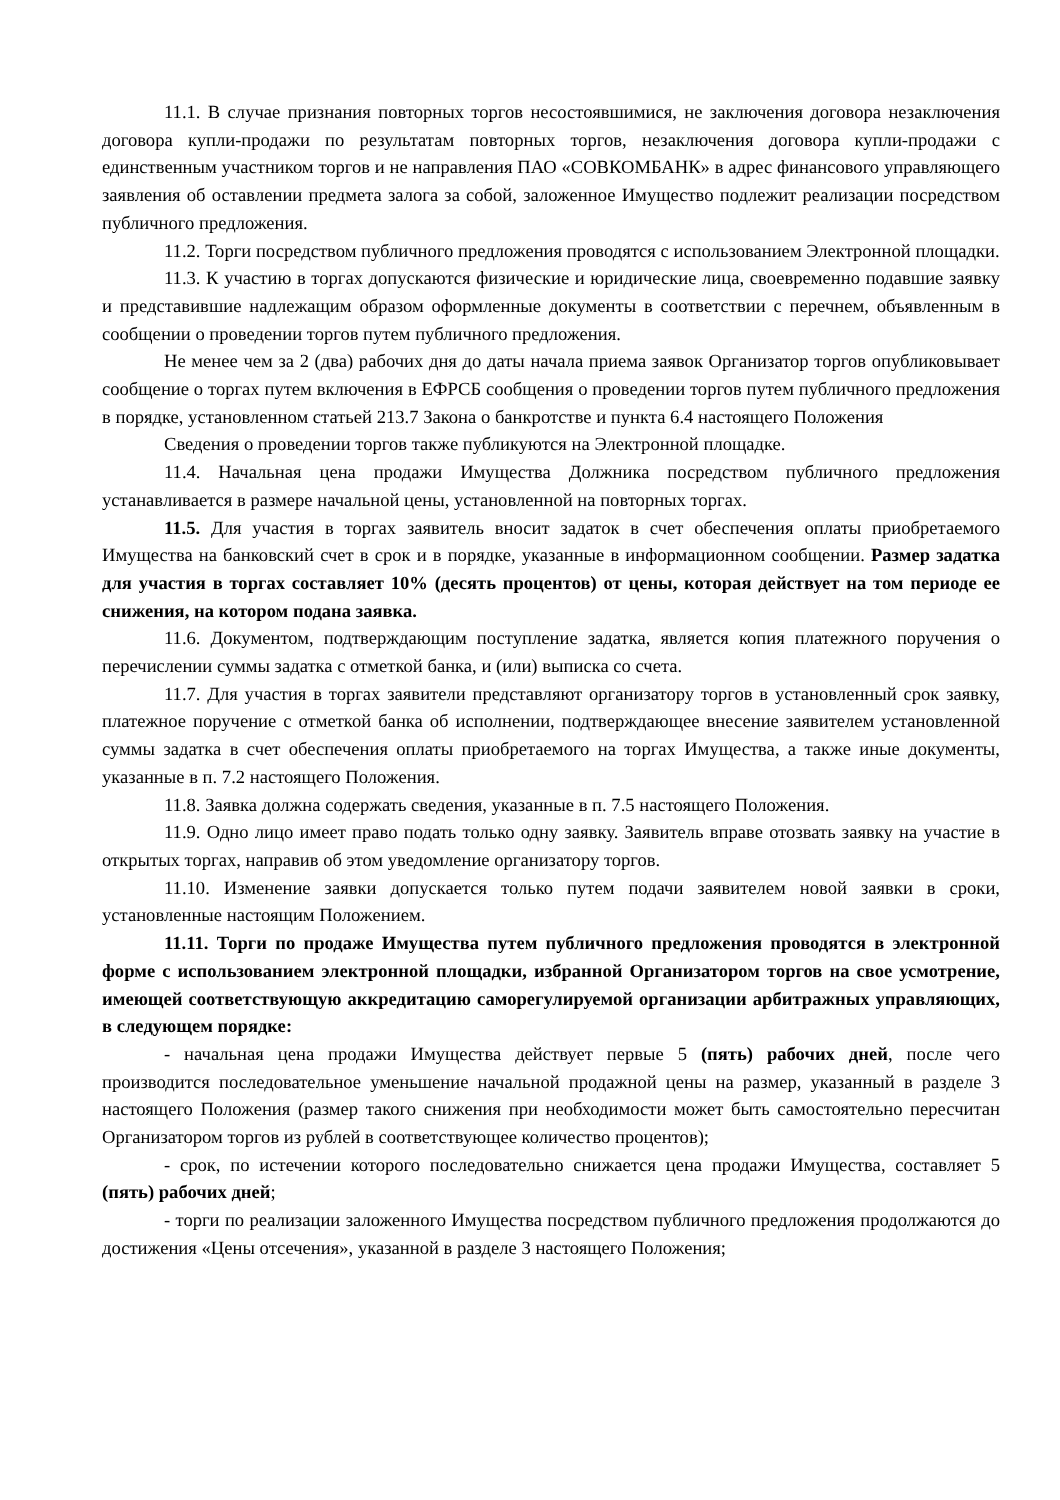11.1. В случае признания повторных торгов несостоявшимися, не заключения договора незаключения договора купли-продажи по результатам повторных торгов, незаключения договора купли-продажи с единственным участником торгов и не направления ПАО «СОВКОМБАНК» в адрес финансового управляющего заявления об оставлении предмета залога за собой, заложенное Имущество подлежит реализации посредством публичного предложения.
11.2. Торги посредством публичного предложения проводятся с использованием Электронной площадки.
11.3. К участию в торгах допускаются физические и юридические лица, своевременно подавшие заявку и представившие надлежащим образом оформленные документы в соответствии с перечнем, объявленным в сообщении о проведении торгов путем публичного предложения.
Не менее чем за 2 (два) рабочих дня до даты начала приема заявок Организатор торгов опубликовывает сообщение о торгах путем включения в ЕФРСБ сообщения о проведении торгов путем публичного предложения в порядке, установленном статьей 213.7 Закона о банкротстве и пункта 6.4 настоящего Положения
Сведения о проведении торгов также публикуются на Электронной площадке.
11.4. Начальная цена продажи Имущества Должника посредством публичного предложения устанавливается в размере начальной цены, установленной на повторных торгах.
11.5. Для участия в торгах заявитель вносит задаток в счет обеспечения оплаты приобретаемого Имущества на банковский счет в срок и в порядке, указанные в информационном сообщении. Размер задатка для участия в торгах составляет 10% (десять процентов) от цены, которая действует на том периоде ее снижения, на котором подана заявка.
11.6. Документом, подтверждающим поступление задатка, является копия платежного поручения о перечислении суммы задатка с отметкой банка, и (или) выписка со счета.
11.7. Для участия в торгах заявители представляют организатору торгов в установленный срок заявку, платежное поручение с отметкой банка об исполнении, подтверждающее внесение заявителем установленной суммы задатка в счет обеспечения оплаты приобретаемого на торгах Имущества, а также иные документы, указанные в п. 7.2 настоящего Положения.
11.8. Заявка должна содержать сведения, указанные в п. 7.5 настоящего Положения.
11.9. Одно лицо имеет право подать только одну заявку. Заявитель вправе отозвать заявку на участие в открытых торгах, направив об этом уведомление организатору торгов.
11.10. Изменение заявки допускается только путем подачи заявителем новой заявки в сроки, установленные настоящим Положением.
11.11. Торги по продаже Имущества путем публичного предложения проводятся в электронной форме с использованием электронной площадки, избранной Организатором торгов на свое усмотрение, имеющей соответствующую аккредитацию саморегулируемой организации арбитражных управляющих, в следующем порядке:
- начальная цена продажи Имущества действует первые 5 (пять) рабочих дней, после чего производится последовательное уменьшение начальной продажной цены на размер, указанный в разделе 3 настоящего Положения (размер такого снижения при необходимости может быть самостоятельно пересчитан Организатором торгов из рублей в соответствующее количество процентов);
- срок, по истечении которого последовательно снижается цена продажи Имущества, составляет 5 (пять) рабочих дней;
- торги по реализации заложенного Имущества посредством публичного предложения продолжаются до достижения «Цены отсечения», указанной в разделе 3 настоящего Положения;